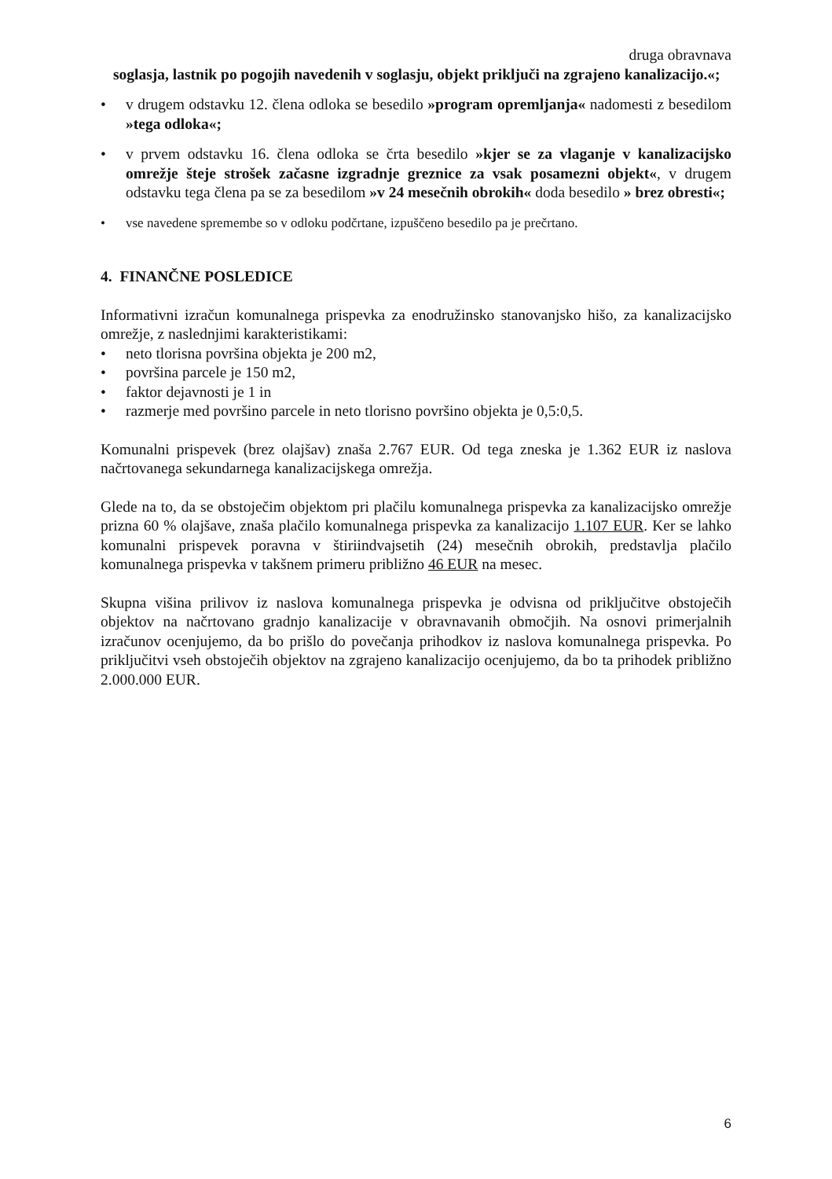druga obravnava
soglasja, lastnik po pogojih navedenih v soglasju, objekt priključi na zgrajeno kanalizacijo.«;
• v drugem odstavku 12. člena odloka se besedilo »program opremljanja« nadomesti z besedilom »tega odloka«;
• v prvem odstavku 16. člena odloka se črta besedilo »kjer se za vlaganje v kanalizacijsko omrežje šteje strošek začasne izgradnje greznice za vsak posamezni objekt«, v drugem odstavku tega člena pa se za besedilom »v 24 mesečnih obrokih« doda besedilo » brez obresti«;
• vse navedene spremembe so v odloku podčrtane, izpuščeno besedilo pa je prečrtano.
4. FINANČNE POSLEDICE
Informativni izračun komunalnega prispevka za enodružinsko stanovanjsko hišo, za kanalizacijsko omrežje, z naslednjimi karakteristikami:
• neto tlorisna površina objekta je 200 m2,
• površina parcele je 150 m2,
• faktor dejavnosti je 1 in
• razmerje med površino parcele in neto tlorisno površino objekta je 0,5:0,5.
Komunalni prispevek (brez olajšav) znaša 2.767 EUR. Od tega zneska je 1.362 EUR iz naslova načrtovanega sekundarnega kanalizacijskega omrežja.
Glede na to, da se obstoječim objektom pri plačilu komunalnega prispevka za kanalizacijsko omrežje prizna 60 % olajšave, znaša plačilo komunalnega prispevka za kanalizacijo 1.107 EUR. Ker se lahko komunalni prispevek poravna v štiriindvajsetih (24) mesečnih obrokih, predstavlja plačilo komunalnega prispevka v takšnem primeru približno 46 EUR na mesec.
Skupna višina prilivov iz naslova komunalnega prispevka je odvisna od priključitve obstoječih objektov na načrtovano gradnjo kanalizacije v obravnavanih območjih. Na osnovi primerjalnih izračunov ocenjujemo, da bo prišlo do povečanja prihodkov iz naslova komunalnega prispevka. Po priključitvi vseh obstoječih objektov na zgrajeno kanalizacijo ocenjujemo, da bo ta prihodek približno 2.000.000 EUR.
6